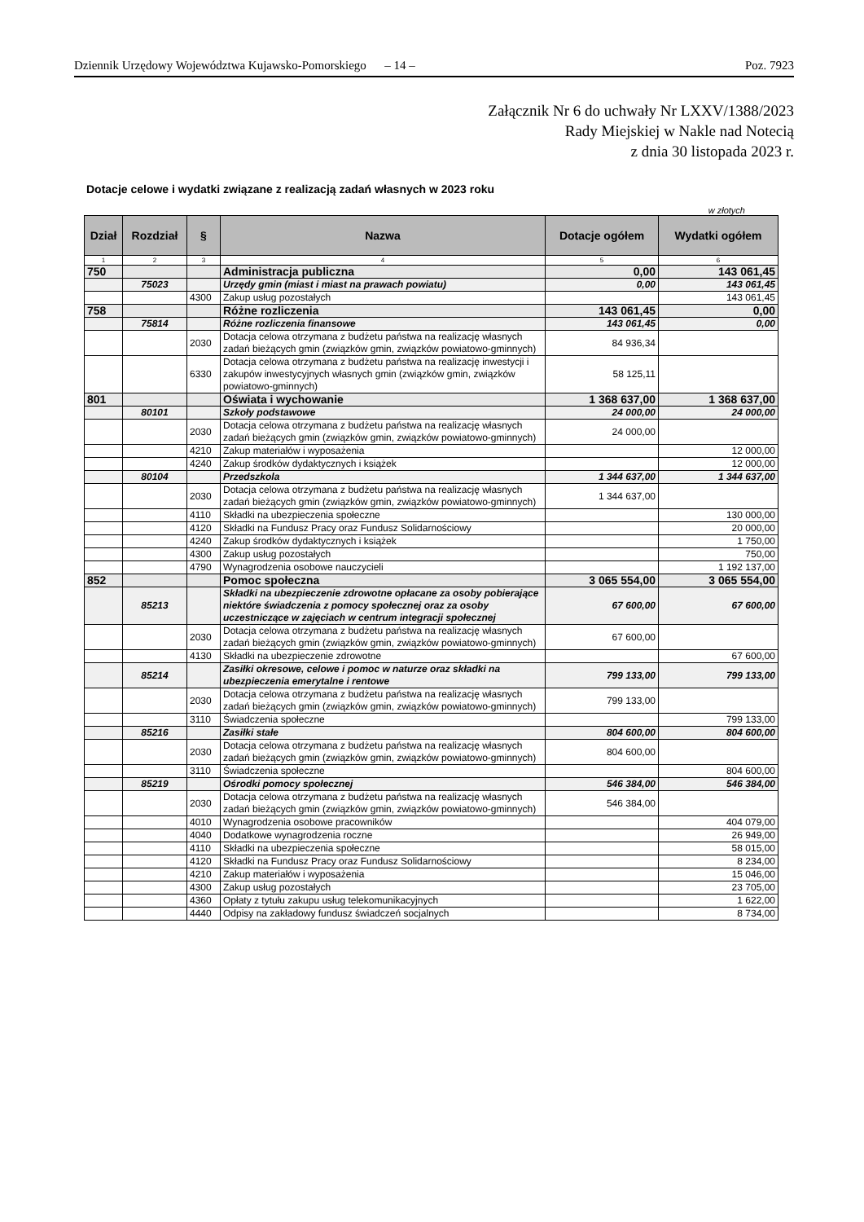Dziennik Urzędowy Województwa Kujawsko-Pomorskiego – 14 – Poz. 7923
Załącznik Nr 6 do uchwały Nr LXXV/1388/2023
Rady Miejskiej w Nakle nad Notecią
z dnia 30 listopada 2023 r.
Dotacje celowe i wydatki związane z realizacją zadań własnych w 2023 roku
w złotych
| Dział | Rozdział | § | Nazwa | Dotacje ogółem | Wydatki ogółem |
| --- | --- | --- | --- | --- | --- |
| 1 | 2 | 3 | 4 | 5 | 6 |
| 750 | | | Administracja publiczna | 0,00 | 143 061,45 |
| | 75023 | | Urzędy gmin (miast i miast na prawach powiatu) | 0,00 | 143 061,45 |
| | | 4300 | Zakup usług pozostałych | | 143 061,45 |
| 758 | | | Różne rozliczenia | 143 061,45 | 0,00 |
| | 75814 | | Różne rozliczenia finansowe | 143 061,45 | 0,00 |
| | | 2030 | Dotacja celowa otrzymana z budżetu państwa na realizację własnych zadań bieżących gmin (związków gmin, związków powiatowo-gminnych) | 84 936,34 | |
| | | 6330 | Dotacja celowa otrzymana z budżetu państwa na realizację inwestycji i zakupów inwestycyjnych własnych gmin (związków gmin, związków powiatowo-gminnych) | 58 125,11 | |
| 801 | | | Oświata i wychowanie | 1 368 637,00 | 1 368 637,00 |
| | 80101 | | Szkoły podstawowe | 24 000,00 | 24 000,00 |
| | | 2030 | Dotacja celowa otrzymana z budżetu państwa na realizację własnych zadań bieżących gmin (związków gmin, związków powiatowo-gminnych) | 24 000,00 | |
| | | 4210 | Zakup materiałów i wyposażenia | | 12 000,00 |
| | | 4240 | Zakup środków dydaktycznych i książek | | 12 000,00 |
| | 80104 | | Przedszkola | 1 344 637,00 | 1 344 637,00 |
| | | 2030 | Dotacja celowa otrzymana z budżetu państwa na realizację własnych zadań bieżących gmin (związków gmin, związków powiatowo-gminnych) | 1 344 637,00 | |
| | | 4110 | Składki na ubezpieczenia społeczne | | 130 000,00 |
| | | 4120 | Składki na Fundusz Pracy oraz Fundusz Solidarnościowy | | 20 000,00 |
| | | 4240 | Zakup środków dydaktycznych i książek | | 1 750,00 |
| | | 4300 | Zakup usług pozostałych | | 750,00 |
| | | 4790 | Wynagrodzenia osobowe nauczycieli | | 1 192 137,00 |
| 852 | | | Pomoc społeczna | 3 065 554,00 | 3 065 554,00 |
| | 85213 | | Składki na ubezpieczenie zdrowotne opłacane za osoby pobierające niektóre świadczenia z pomocy społecznej oraz za osoby uczestniczące w zajęciach w centrum integracji społecznej | 67 600,00 | 67 600,00 |
| | | 2030 | Dotacja celowa otrzymana z budżetu państwa na realizację własnych zadań bieżących gmin (związków gmin, związków powiatowo-gminnych) | 67 600,00 | |
| | | 4130 | Składki na ubezpieczenie zdrowotne | | 67 600,00 |
| | 85214 | | Zasiłki okresowe, celowe i pomoc w naturze oraz składki na ubezpieczenia emerytalne i rentowe | 799 133,00 | 799 133,00 |
| | | 2030 | Dotacja celowa otrzymana z budżetu państwa na realizację własnych zadań bieżących gmin (związków gmin, związków powiatowo-gminnych) | 799 133,00 | |
| | | 3110 | Świadczenia społeczne | | 799 133,00 |
| | 85216 | | Zasiłki stałe | 804 600,00 | 804 600,00 |
| | | 2030 | Dotacja celowa otrzymana z budżetu państwa na realizację własnych zadań bieżących gmin (związków gmin, związków powiatowo-gminnych) | 804 600,00 | |
| | | 3110 | Świadczenia społeczne | | 804 600,00 |
| | 85219 | | Ośrodki pomocy społecznej | 546 384,00 | 546 384,00 |
| | | 2030 | Dotacja celowa otrzymana z budżetu państwa na realizację własnych zadań bieżących gmin (związków gmin, związków powiatowo-gminnych) | 546 384,00 | |
| | | 4010 | Wynagrodzenia osobowe pracowników | | 404 079,00 |
| | | 4040 | Dodatkowe wynagrodzenia roczne | | 26 949,00 |
| | | 4110 | Składki na ubezpieczenia społeczne | | 58 015,00 |
| | | 4120 | Składki na Fundusz Pracy oraz Fundusz Solidarnościowy | | 8 234,00 |
| | | 4210 | Zakup materiałów i wyposażenia | | 15 046,00 |
| | | 4300 | Zakup usług pozostałych | | 23 705,00 |
| | | 4360 | Opłaty z tytułu zakupu usług telekomunikacyjnych | | 1 622,00 |
| | | 4440 | Odpisy na zakładowy fundusz świadczeń socjalnych | | 8 734,00 |